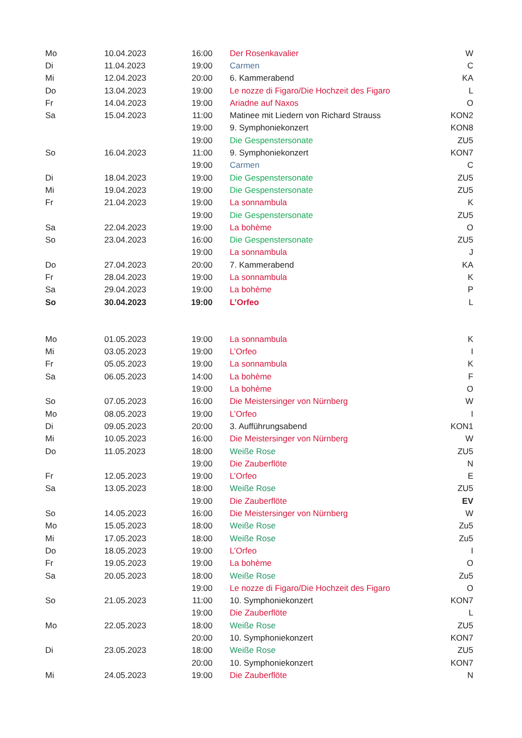| Mo | 10.04.2023 | 16:00 | Der Rosenkavalier | W |
| Di | 11.04.2023 | 19:00 | Carmen | C |
| Mi | 12.04.2023 | 20:00 | 6. Kammerabend | KA |
| Do | 13.04.2023 | 19:00 | Le nozze di Figaro/Die Hochzeit des Figaro | L |
| Fr | 14.04.2023 | 19:00 | Ariadne auf Naxos | O |
| Sa | 15.04.2023 | 11:00 | Matinee mit Liedern von Richard Strauss | KON2 |
| | | 19:00 | 9. Symphoniekonzert | KON8 |
| | | 19:00 | Die Gespenstersonate | ZU5 |
| So | 16.04.2023 | 11:00 | 9. Symphoniekonzert | KON7 |
| | | 19:00 | Carmen | C |
| Di | 18.04.2023 | 19:00 | Die Gespenstersonate | ZU5 |
| Mi | 19.04.2023 | 19:00 | Die Gespenstersonate | ZU5 |
| Fr | 21.04.2023 | 19:00 | La sonnambula | K |
| | | 19:00 | Die Gespenstersonate | ZU5 |
| Sa | 22.04.2023 | 19:00 | La bohème | O |
| So | 23.04.2023 | 16:00 | Die Gespenstersonate | ZU5 |
| | | 19:00 | La sonnambula | J |
| Do | 27.04.2023 | 20:00 | 7. Kammerabend | KA |
| Fr | 28.04.2023 | 19:00 | La sonnambula | K |
| Sa | 29.04.2023 | 19:00 | La bohème | P |
| So | 30.04.2023 | 19:00 | L’Orfeo | L |
| Mo | 01.05.2023 | 19:00 | La sonnambula | K |
| Mi | 03.05.2023 | 19:00 | L’Orfeo | I |
| Fr | 05.05.2023 | 19:00 | La sonnambula | K |
| Sa | 06.05.2023 | 14:00 | La bohème | F |
| | | 19:00 | La bohème | O |
| So | 07.05.2023 | 16:00 | Die Meistersinger von Nürnberg | W |
| Mo | 08.05.2023 | 19:00 | L’Orfeo | I |
| Di | 09.05.2023 | 20:00 | 3. Aufführungsabend | KON1 |
| Mi | 10.05.2023 | 16:00 | Die Meistersinger von Nürnberg | W |
| Do | 11.05.2023 | 18:00 | Weiße Rose | ZU5 |
| | | 19:00 | Die Zauberflöte | N |
| Fr | 12.05.2023 | 19:00 | L’Orfeo | E |
| Sa | 13.05.2023 | 18:00 | Weiße Rose | ZU5 |
| | | 19:00 | Die Zauberflöte | EV |
| So | 14.05.2023 | 16:00 | Die Meistersinger von Nürnberg | W |
| Mo | 15.05.2023 | 18:00 | Weiße Rose | Zu5 |
| Mi | 17.05.2023 | 18:00 | Weiße Rose | Zu5 |
| Do | 18.05.2023 | 19:00 | L’Orfeo | I |
| Fr | 19.05.2023 | 19:00 | La bohème | O |
| Sa | 20.05.2023 | 18:00 | Weiße Rose | Zu5 |
| | | 19:00 | Le nozze di Figaro/Die Hochzeit des Figaro | O |
| So | 21.05.2023 | 11:00 | 10. Symphoniekonzert | KON7 |
| | | 19:00 | Die Zauberflöte | L |
| Mo | 22.05.2023 | 18:00 | Weiße Rose | ZU5 |
| | | 20:00 | 10. Symphoniekonzert | KON7 |
| Di | 23.05.2023 | 18:00 | Weiße Rose | ZU5 |
| | | 20:00 | 10. Symphoniekonzert | KON7 |
| Mi | 24.05.2023 | 19:00 | Die Zauberflöte | N |